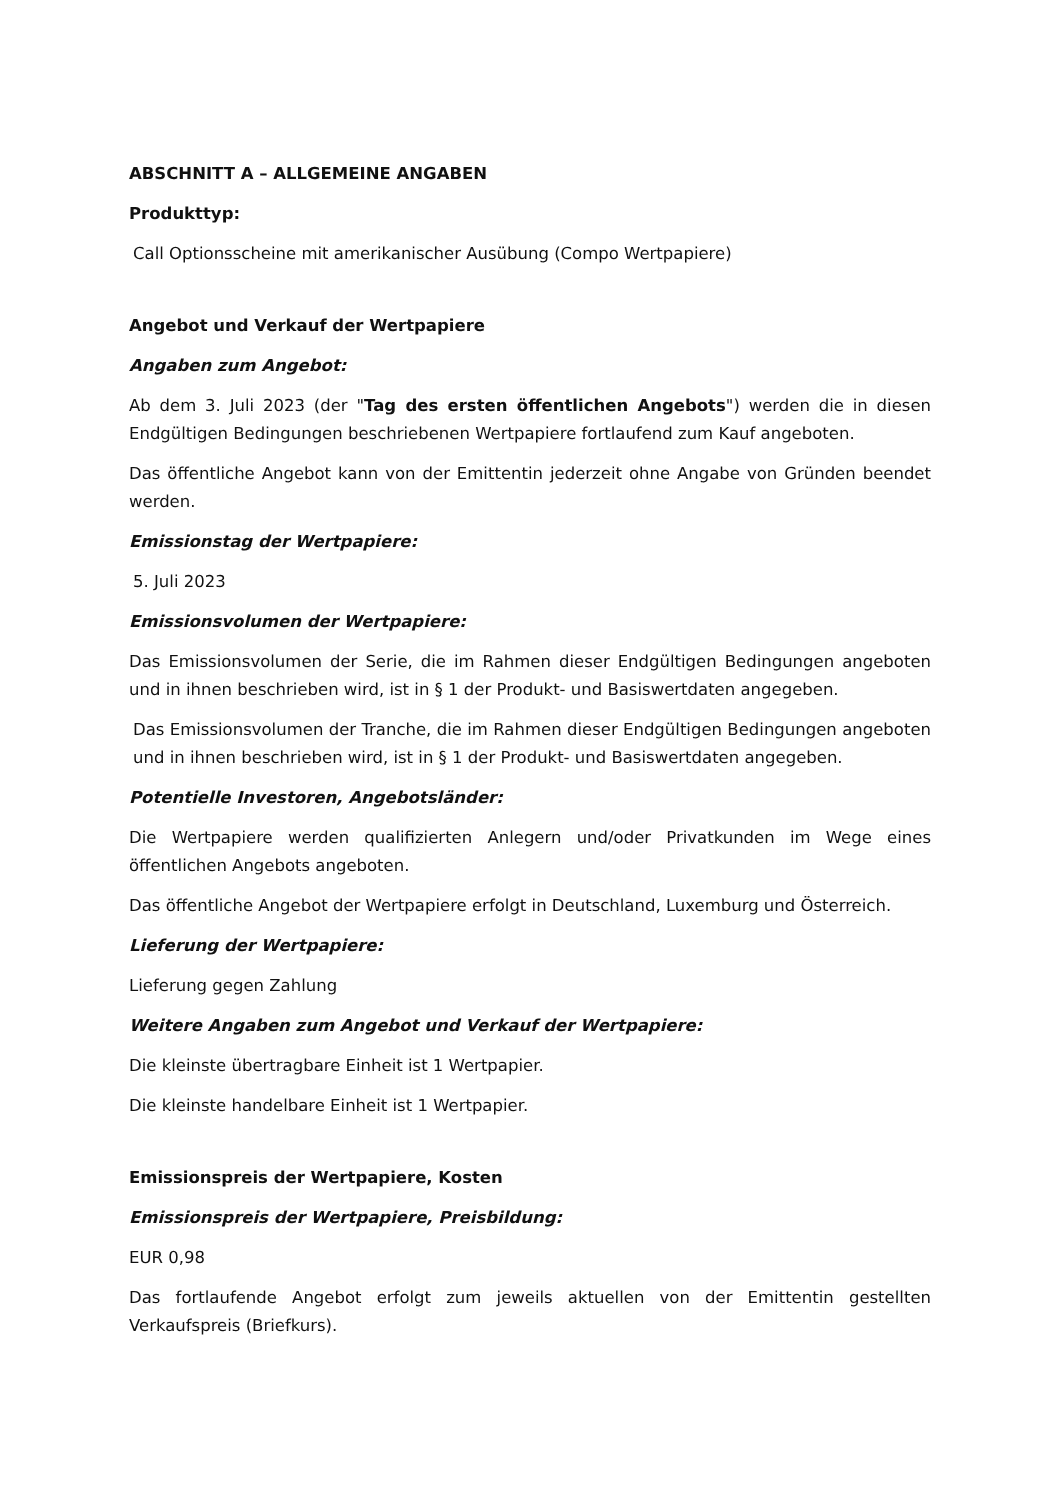ABSCHNITT A – ALLGEMEINE ANGABEN
Produkttyp:
Call Optionsscheine mit amerikanischer Ausübung (Compo Wertpapiere)
Angebot und Verkauf der Wertpapiere
Angaben zum Angebot:
Ab dem 3. Juli 2023 (der "Tag des ersten öffentlichen Angebots") werden die in diesen Endgültigen Bedingungen beschriebenen Wertpapiere fortlaufend zum Kauf angeboten.
Das öffentliche Angebot kann von der Emittentin jederzeit ohne Angabe von Gründen beendet werden.
Emissionstag der Wertpapiere:
5. Juli 2023
Emissionsvolumen der Wertpapiere:
Das Emissionsvolumen der Serie, die im Rahmen dieser Endgültigen Bedingungen angeboten und in ihnen beschrieben wird, ist in § 1 der Produkt- und Basiswertdaten angegeben.
Das Emissionsvolumen der Tranche, die im Rahmen dieser Endgültigen Bedingungen angeboten und in ihnen beschrieben wird, ist in § 1 der Produkt- und Basiswertdaten angegeben.
Potentielle Investoren, Angebotsländer:
Die Wertpapiere werden qualifizierten Anlegern und/oder Privatkunden im Wege eines öffentlichen Angebots angeboten.
Das öffentliche Angebot der Wertpapiere erfolgt in Deutschland, Luxemburg und Österreich.
Lieferung der Wertpapiere:
Lieferung gegen Zahlung
Weitere Angaben zum Angebot und Verkauf der Wertpapiere:
Die kleinste übertragbare Einheit ist 1 Wertpapier.
Die kleinste handelbare Einheit ist 1 Wertpapier.
Emissionspreis der Wertpapiere, Kosten
Emissionspreis der Wertpapiere, Preisbildung:
EUR 0,98
Das fortlaufende Angebot erfolgt zum jeweils aktuellen von der Emittentin gestellten Verkaufspreis (Briefkurs).